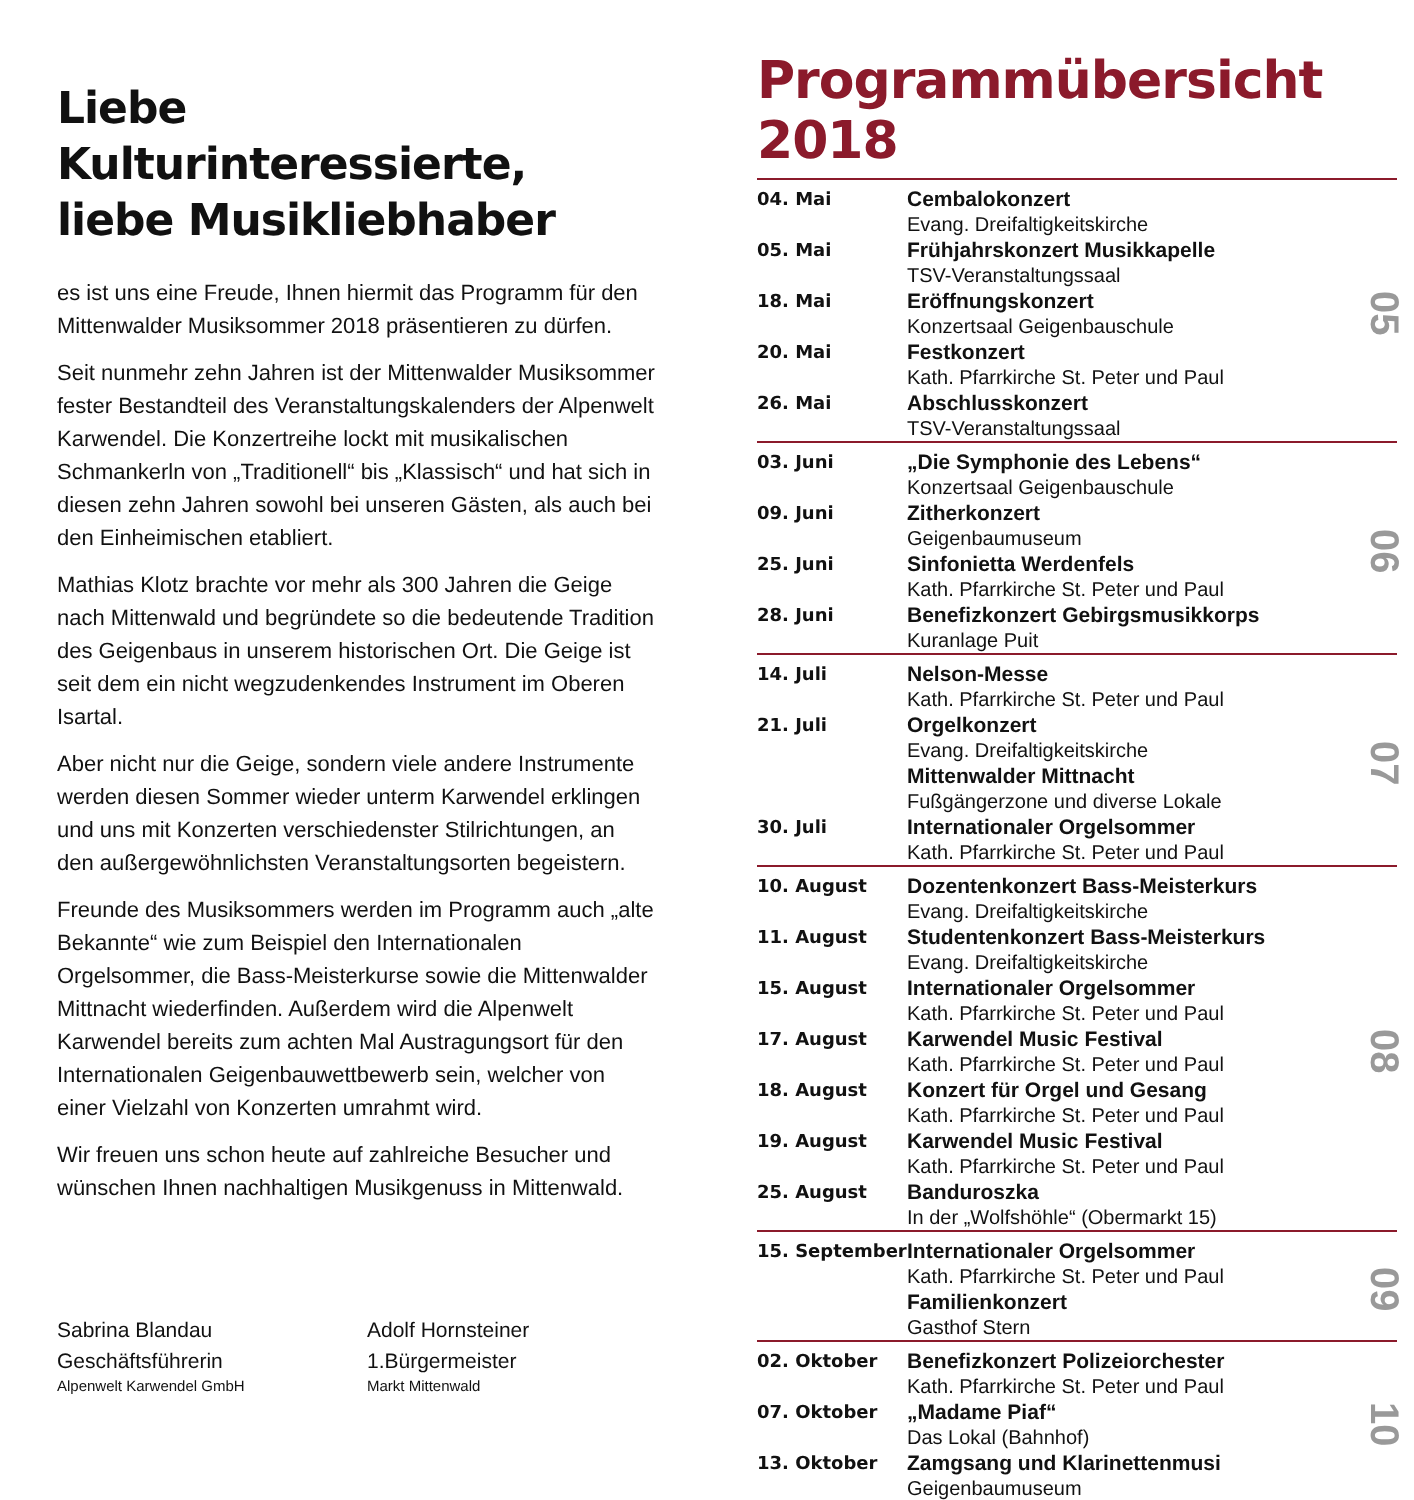Liebe Kulturinteressierte,
liebe Musikliebhaber
es ist uns eine Freude, Ihnen hiermit das Programm für den Mittenwalder Musiksommer 2018 präsentieren zu dürfen.
Seit nunmehr zehn Jahren ist der Mittenwalder Musiksommer fester Bestandteil des Veranstaltungskalenders der Alpenwelt Karwendel. Die Konzertreihe lockt mit musikalischen Schmankerln von „Traditionell“ bis „Klassisch“ und hat sich in diesen zehn Jahren sowohl bei unseren Gästen, als auch bei den Einheimischen etabliert.
Mathias Klotz brachte vor mehr als 300 Jahren die Geige nach Mittenwald und begründete so die bedeutende Tradition des Geigenbaus in unserem historischen Ort. Die Geige ist seit dem ein nicht wegzudenkendes Instrument im Oberen Isartal.
Aber nicht nur die Geige, sondern viele andere Instrumente werden diesen Sommer wieder unterm Karwendel erklingen und uns mit Konzerten verschiedenster Stilrichtungen, an den außergewöhnlichsten Veranstaltungsorten begeistern.
Freunde des Musiksommers werden im Programm auch „alte Bekannte“ wie zum Beispiel den Internationalen Orgelsommer, die Bass-Meisterkurse sowie die Mittenwalder Mittnacht wiederfinden. Außerdem wird die Alpenwelt Karwendel bereits zum achten Mal Austragungsort für den Internationalen Geigenbauwettbewerb sein, welcher von einer Vielzahl von Konzerten umrahmt wird.
Wir freuen uns schon heute auf zahlreiche Besucher und wünschen Ihnen nachhaltigen Musikgenuss in Mittenwald.
Sabrina Blandau
Geschäftsführerin
Alpenwelt Karwendel GmbH
Adolf Hornsteiner
1.Bürgermeister
Markt Mittenwald
Programmübersicht 2018
| 04. Mai | Cembalokonzert Evang. Dreifaltigkeitskirche | 05 |
| 05. Mai | Frühjahrskonzert Musikkapelle TSV-Veranstaltungssaal | |
| 18. Mai | Eröffnungskonzert Konzertsaal Geigenbauschule | |
| 20. Mai | Festkonzert Kath. Pfarrkirche St. Peter und Paul | |
| 26. Mai | Abschlusskonzert TSV-Veranstaltungssaal | |
| 03. Juni | „Die Symphonie des Lebens“ Konzertsaal Geigenbauschule | 06 |
| 09. Juni | Zitherkonzert Geigenbaumuseum | |
| 25. Juni | Sinfonietta Werdenfels Kath. Pfarrkirche St. Peter und Paul | |
| 28. Juni | Benefizkonzert Gebirgsmusikkorps Kuranlage Puit | |
| 14. Juli | Nelson-Messe Kath. Pfarrkirche St. Peter und Paul | 07 |
| 21. Juli | Orgelkonzert Evang. Dreifaltigkeitskirche | |
| | Mittenwalder Mittnacht Fußgängerzone und diverse Lokale | |
| 30. Juli | Internationaler Orgelsommer Kath. Pfarrkirche St. Peter und Paul | |
| 10. August | Dozentenkonzert Bass-Meisterkurs Evang. Dreifaltigkeitskirche | 08 |
| 11. August | Studentenkonzert Bass-Meisterkurs Evang. Dreifaltigkeitskirche | |
| 15. August | Internationaler Orgelsommer Kath. Pfarrkirche St. Peter und Paul | |
| 17. August | Karwendel Music Festival Kath. Pfarrkirche St. Peter und Paul | |
| 18. August | Konzert für Orgel und Gesang Kath. Pfarrkirche St. Peter und Paul | |
| 19. August | Karwendel Music Festival Kath. Pfarrkirche St. Peter und Paul | |
| 25. August | Banduroszka In der „Wolfshöhle“ (Obermarkt 15) | |
| 15. September | Internationaler Orgelsommer Kath. Pfarrkirche St. Peter und Paul | 09 |
| | Familienkonzert Gasthof Stern | |
| 02. Oktober | Benefizkonzert Polizeiorchester Kath. Pfarrkirche St. Peter und Paul | 10 |
| 07. Oktober | „Madame Piaf“ Das Lokal (Bahnhof) | |
| 13. Oktober | Zamgsang und Klarinettenmusi Geigenbaumuseum | |